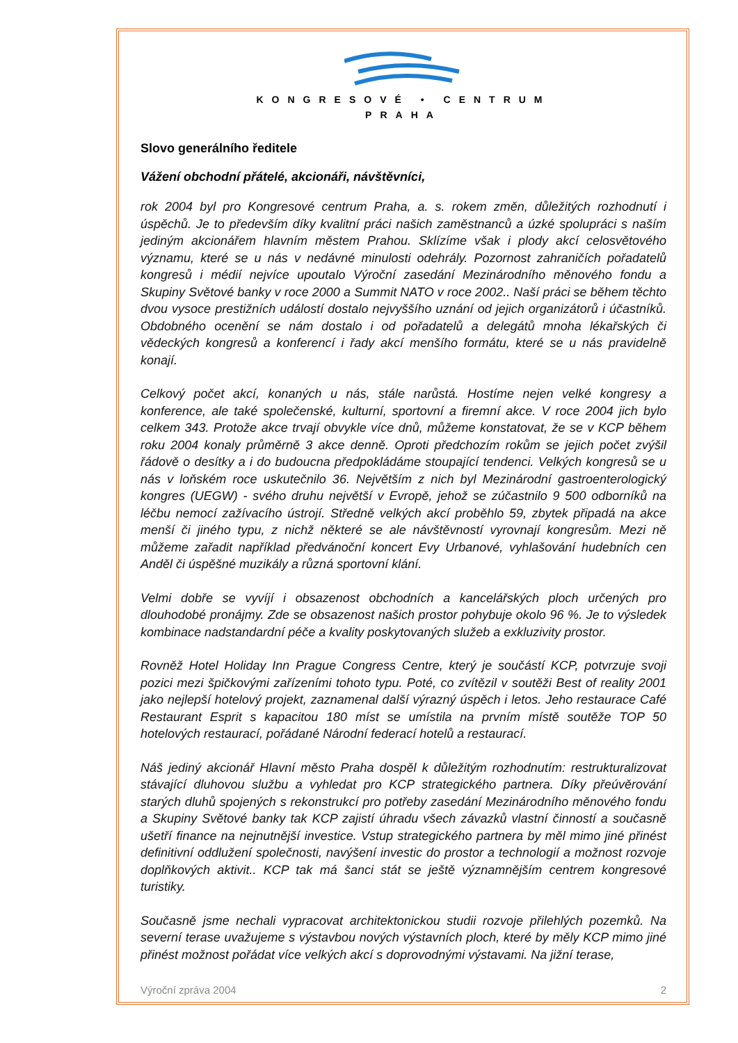KONGRESOVÉ • CENTRUM
PRAHA
Slovo generálního ředitele
Vážení obchodní přátelé, akcionáři, návštěvníci,
rok 2004 byl pro Kongresové centrum Praha, a. s. rokem změn, důležitých rozhodnutí i úspěchů. Je to především díky kvalitní práci našich zaměstnanců a úzké spolupráci s naším jediným akcionářem hlavním městem Prahou. Sklízíme však i plody akcí celosvětového významu, které se u nás v nedávné minulosti odehrály. Pozornost zahraničích pořadatelů kongresů i médií nejvíce upoutalo Výroční zasedání Mezinárodního měnového fondu a Skupiny Světové banky v roce 2000 a Summit NATO v roce 2002.. Naší práci se během těchto dvou vysoce prestižních událostí dostalo nejvyššího uznání od jejich organizátorů i účastníků. Obdobného ocenění se nám dostalo i od pořadatelů a delegátů mnoha lékařských či vědeckých kongresů a konferencí i řady akcí menšího formátu, které se u nás pravidelně konají.
Celkový počet akcí, konaných u nás, stále narůstá. Hostíme nejen velké kongresy a konference, ale také společenské, kulturní, sportovní a firemní akce. V roce 2004 jich bylo celkem 343. Protože akce trvají obvykle více dnů, můžeme konstatovat, že se v KCP během roku 2004 konaly průměrně 3 akce denně. Oproti předchozím rokům se jejich počet zvýšil řádově o desítky a i do budoucna předpokládáme stoupající tendenci. Velkých kongresů se u nás v loňském roce uskutečnilo 36. Největším z nich byl Mezinárodní gastroenterologický kongres (UEGW) - svého druhu největší v Evropě, jehož se zúčastnilo 9 500 odborníků na léčbu nemocí zažívacího ústrojí. Středně velkých akcí proběhlo 59, zbytek připadá na akce menší či jiného typu, z nichž některé se ale návštěvností vyrovnají kongresům. Mezi ně můžeme zařadit například předvánoční koncert Evy Urbanové, vyhlašování hudebních cen Anděl či úspěšné muzikály a různá sportovní klání.
Velmi dobře se vyvíjí i obsazenost obchodních a kancelářských ploch určených pro dlouhodobé pronájmy. Zde se obsazenost našich prostor pohybuje okolo 96 %. Je to výsledek kombinace nadstandardní péče a kvality poskytovaných služeb a exkluzivity prostor.
Rovněž Hotel Holiday Inn Prague Congress Centre, který je součástí KCP, potvrzuje svoji pozici mezi špičkovými zařízeními tohoto typu. Poté, co zvítězil v soutěži Best of reality 2001 jako nejlepší hotelový projekt, zaznamenal další výrazný úspěch i letos. Jeho restaurace Café Restaurant Esprit s kapacitou 180 míst se umístila na prvním místě soutěže TOP 50 hotelových restaurací, pořádané Národní federací hotelů a restaurací.
Náš jediný akcionář Hlavní město Praha dospěl k důležitým rozhodnutím: restrukturalizovat stávající dluhovou službu a vyhledat pro KCP strategického partnera. Díky přeúvěrování starých dluhů spojených s rekonstrukcí pro potřeby zasedání Mezinárodního měnového fondu a Skupiny Světové banky tak KCP zajistí úhradu všech závazků vlastní činností a současně ušetří finance na nejnutnější investice. Vstup strategického partnera by měl mimo jiné přinést definitivní oddlužení společnosti, navýšení investic do prostor a technologií a možnost rozvoje doplňkových aktivit.. KCP tak má šanci stát se ještě významnějším centrem kongresové turistiky.
Současně jsme nechali vypracovat architektonickou studii rozvoje přilehlých pozemků. Na severní terase uvažujeme s výstavbou nových výstavních ploch, které by měly KCP mimo jiné přinést možnost pořádat více velkých akcí s doprovodnými výstavami. Na jižní terase,
Výroční zpráva 2004 2